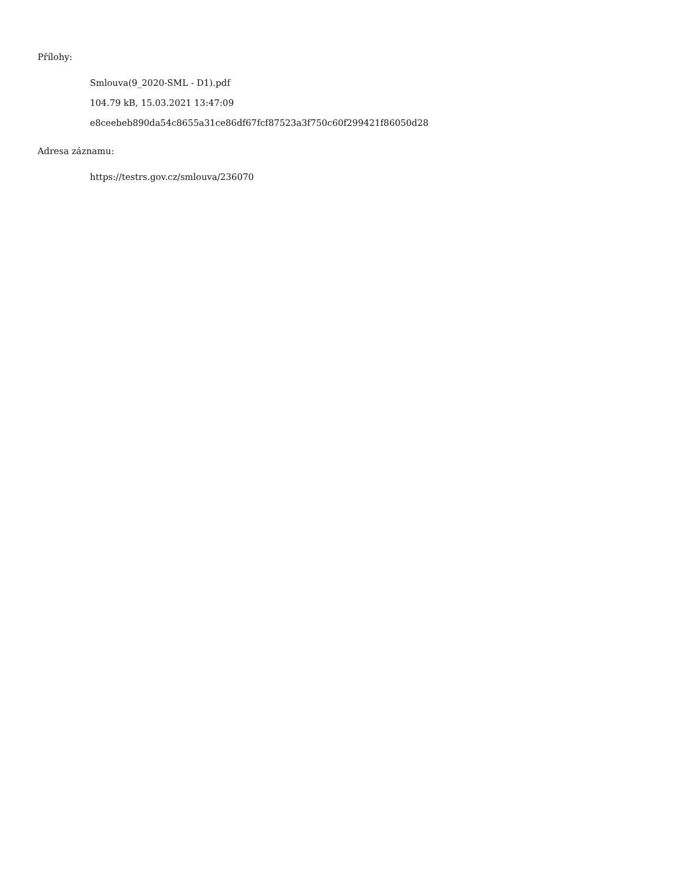Přílohy:
Smlouva(9_2020-SML - D1).pdf
104.79 kB, 15.03.2021 13:47:09
e8ceebeb890da54c8655a31ce86df67fcf87523a3f750c60f299421f86050d28
Adresa záznamu:
https://testrs.gov.cz/smlouva/236070